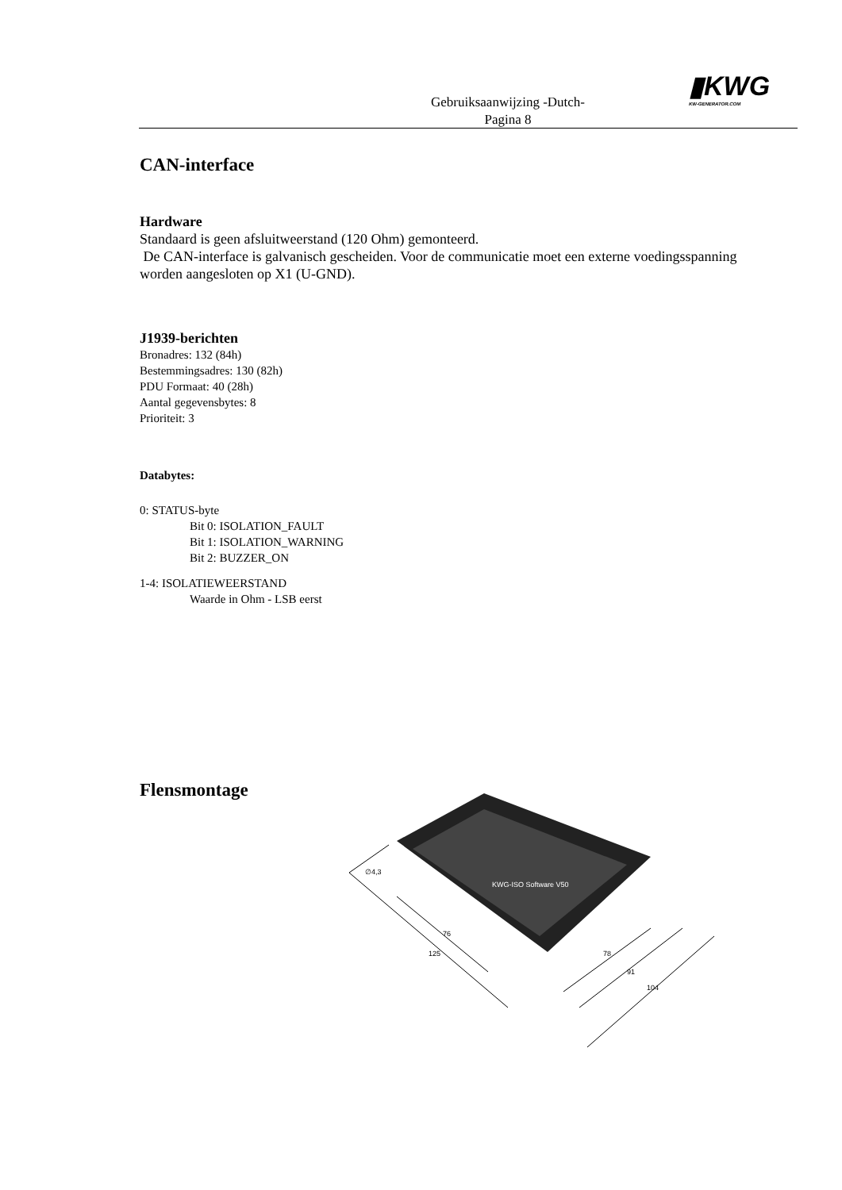Gebruiksaanwijzing -Dutch-
Pagina 8
▮KWG
KW-GENERATOR.COM
CAN-interface
Hardware
Standaard is geen afsluitweerstand (120 Ohm) gemonteerd.
De CAN-interface is galvanisch gescheiden. Voor de communicatie moet een externe voedingsspanning worden aangesloten op X1 (U-GND).
J1939-berichten
Bronadres: 132 (84h)
Bestemmingsadres: 130 (82h)
PDU Formaat: 40 (28h)
Aantal gegevensbytes: 8
Prioriteit: 3
Databytes:
0: STATUS-byte
Bit 0: ISOLATION_FAULT
Bit 1: ISOLATION_WARNING
Bit 2: BUZZER_ON
1-4: ISOLATIEWEERSTAND
Waarde in Ohm - LSB eerst
Flensmontage
∅4,3
76
125
78
91
104
KWG-ISO Software V50